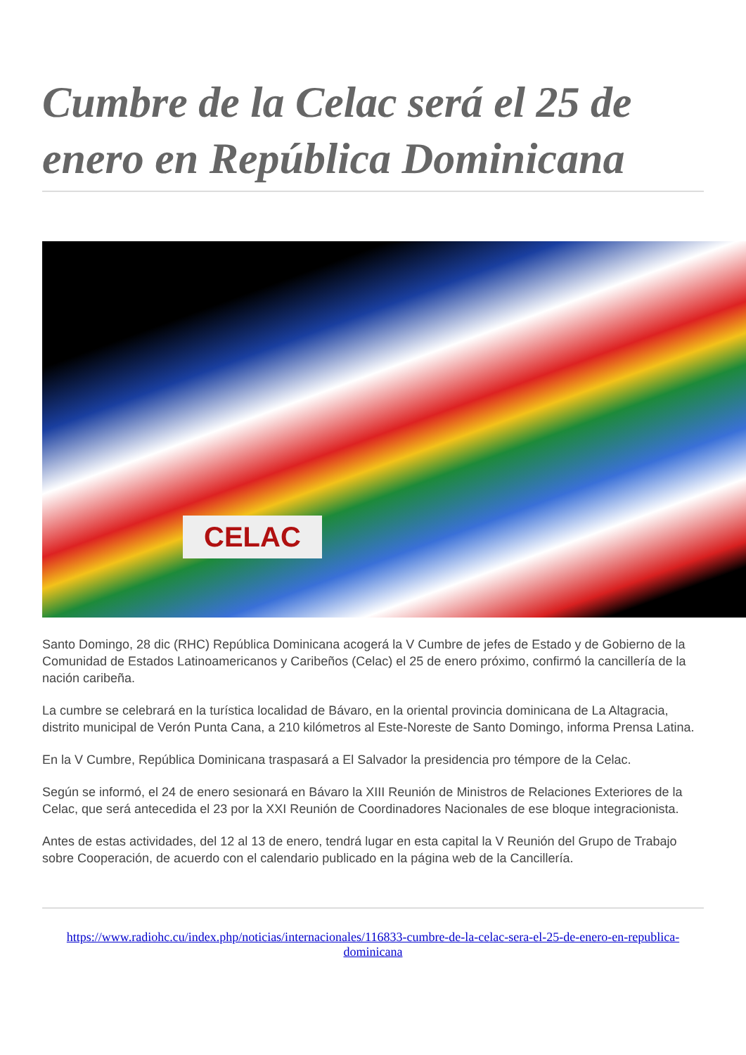Cumbre de la Celac será el 25 de enero en República Dominicana
CELAC
Santo Domingo, 28 dic (RHC) República Dominicana acogerá la V Cumbre de jefes de Estado y de Gobierno de la Comunidad de Estados Latinoamericanos y Caribeños (Celac) el 25 de enero próximo, confirmó la cancillería de la nación caribeña.
La cumbre se celebrará en la turística localidad de Bávaro, en la oriental provincia dominicana de La Altagracia, distrito municipal de Verón Punta Cana, a 210 kilómetros al Este-Noreste de Santo Domingo, informa Prensa Latina.
En la V Cumbre, República Dominicana traspasará a El Salvador la presidencia pro témpore de la Celac.
Según se informó, el 24 de enero sesionará en Bávaro la XIII Reunión de Ministros de Relaciones Exteriores de la Celac, que será antecedida el 23 por la XXI Reunión de Coordinadores Nacionales de ese bloque integracionista.
Antes de estas actividades, del 12 al 13 de enero, tendrá lugar en esta capital la V Reunión del Grupo de Trabajo sobre Cooperación, de acuerdo con el calendario publicado en la página web de la Cancillería.
https://www.radiohc.cu/index.php/noticias/internacionales/116833-cumbre-de-la-celac-sera-el-25-de-enero-en-republica-dominicana